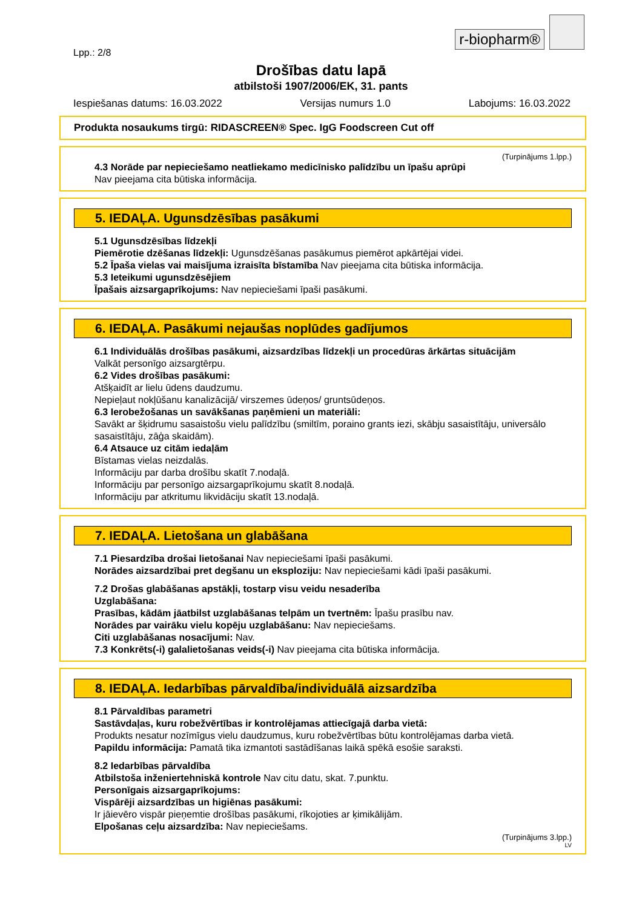r-biopharm®
Lpp.: 2/8
Drošības datu lapā
atbilstoši 1907/2006/EK, 31. pants
Iespiešanas datums: 16.03.2022 Versijas numurs 1.0 Labojums: 16.03.2022
Produkta nosaukums tirgū: RIDASCREEN® Spec. IgG Foodscreen Cut off
(Turpinājums 1.lpp.)
4.3 Norāde par nepieciešamo neatliekamo medicīnisko palīdzību un īpašu aprūpi
Nav pieejama cita būtiska informācija.
5. IEDAĻA. Ugunsdzēsības pasākumi
5.1 Ugunsdzēsības līdzekļi
Piemērotie dzēšanas līdzekļi: Ugunsdzēšanas pasākumus piemērot apkārtējai videi.
5.2 Īpaša vielas vai maisījuma izraisīta bīstamība Nav pieejama cita būtiska informācija.
5.3 Ieteikumi ugunsdzēsējiem
Īpašais aizsargaprīkojums: Nav nepieciešami īpaši pasākumi.
6. IEDAĻA. Pasākumi nejaušas noplūdes gadījumos
6.1 Individuālās drošības pasākumi, aizsardzības līdzekļi un procedūras ārkārtas situācijām
Valkāt personīgo aizsargtērpu.
6.2 Vides drošības pasākumi:
Atšķaidīt ar lielu ūdens daudzumu.
Nepieļaut nokļūšanu kanalizācijā/ virszemes ūdeņos/ gruntsūdeņos.
6.3 Ierobežošanas un savākšanas paņēmieni un materiāli:
Savākt ar šķidrumu sasaistošu vielu palīdzību (smiltīm, poraino grants iezi, skābju sasaistītāju, universālo sasaistītāju, zāģa skaidām).
6.4 Atsauce uz citām iedaļām
Bīstamas vielas neizdalās.
Informāciju par darba drošību skatīt 7.nodaļā.
Informāciju par personīgo aizsargaprīkojumu skatīt 8.nodaļā.
Informāciju par atkritumu likvidāciju skatīt 13.nodaļā.
7. IEDAĻA. Lietošana un glabāšana
7.1 Piesardzība drošai lietošanai Nav nepieciešami īpaši pasākumi.
Norādes aizsardzībai pret degšanu un eksploziju: Nav nepieciešami kādi īpaši pasākumi.
7.2 Drošas glabāšanas apstākļi, tostarp visu veidu nesaderība
Uzglabāšana:
Prasības, kādām jāatbilst uzglabāšanas telpām un tvertnēm: Īpašu prasību nav.
Norādes par vairāku vielu kopēju uzglabāšanu: Nav nepieciešams.
Citi uzglabāšanas nosacījumi: Nav.
7.3 Konkrēts(-i) galalietošanas veids(-i) Nav pieejama cita būtiska informācija.
8. IEDAĻA. Iedarbības pārvaldība/individuālā aizsardzība
8.1 Pārvaldības parametri
Sastāvdaļas, kuru robežvērtības ir kontrolējamas attiecīgajā darba vietā:
Produkts nesatur nozīmīgus vielu daudzumus, kuru robežvērtības būtu kontrolējamas darba vietā.
Papildu informācija: Pamatā tika izmantoti sastādīšanas laikā spēkā esošie saraksti.
8.2 Iedarbības pārvaldība
Atbilstoša inženiertehniskā kontrole Nav citu datu, skat. 7.punktu.
Personīgais aizsargaprīkojums:
Vispārēji aizsardzības un higiēnas pasākumi:
Ir jāievēro vispār pieņemtie drošības pasākumi, rīkojoties ar ķimikālijām.
Elpošanas ceļu aizsardzība: Nav nepieciešams.
(Turpinājums 3.lpp.)
LV